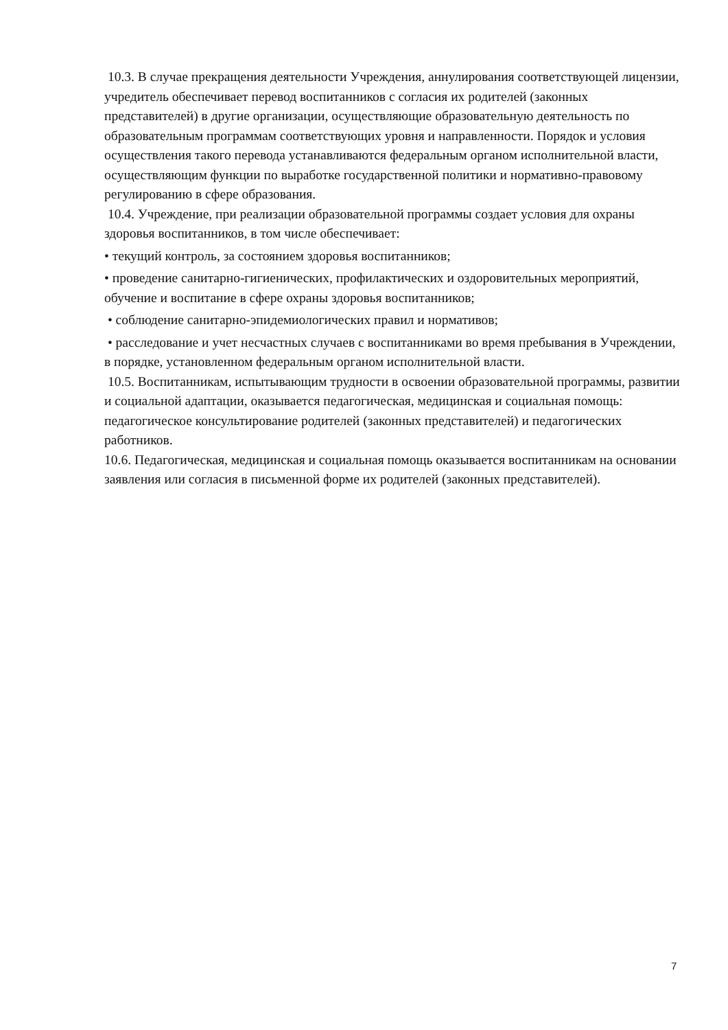10.3. В случае прекращения деятельности Учреждения, аннулирования соответствующей лицензии, учредитель обеспечивает перевод воспитанников с согласия их родителей (законных представителей) в другие организации, осуществляющие образовательную деятельность по образовательным программам соответствующих уровня и направленности. Порядок и условия осуществления такого перевода устанавливаются федеральным органом исполнительной власти, осуществляющим функции по выработке государственной политики и нормативно-правовому регулированию в сфере образования.
10.4. Учреждение, при реализации образовательной программы создает условия для охраны здоровья воспитанников, в том числе обеспечивает:
• текущий контроль, за состоянием здоровья воспитанников;
• проведение санитарно-гигиенических, профилактических и оздоровительных мероприятий, обучение и воспитание в сфере охраны здоровья воспитанников;
• соблюдение санитарно-эпидемиологических правил и нормативов;
• расследование и учет несчастных случаев с воспитанниками во время пребывания в Учреждении, в порядке, установленном федеральным органом исполнительной власти.
10.5. Воспитанникам, испытывающим трудности в освоении образовательной программы, развитии и социальной адаптации, оказывается педагогическая, медицинская и социальная помощь: педагогическое консультирование родителей (законных представителей) и педагогических работников.
10.6. Педагогическая, медицинская и социальная помощь оказывается воспитанникам на основании заявления или согласия в письменной форме их родителей (законных представителей).
7